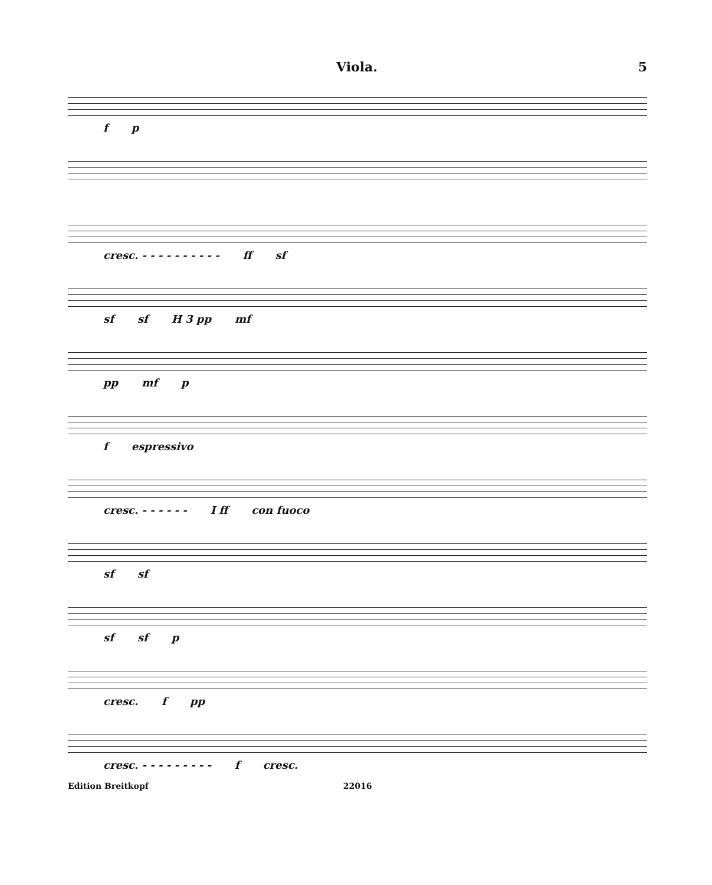Viola. 5
f p
cresc. - - - - - - - - - - ff sf
sf sf H 3 pp mf
pp mf p
f espressivo
cresc. - - - - - - I ff con fuoco
sf sf
sf sf p
cresc. f pp
cresc. - - - - - - - - - f cresc.
Edition Breitkopf 22016